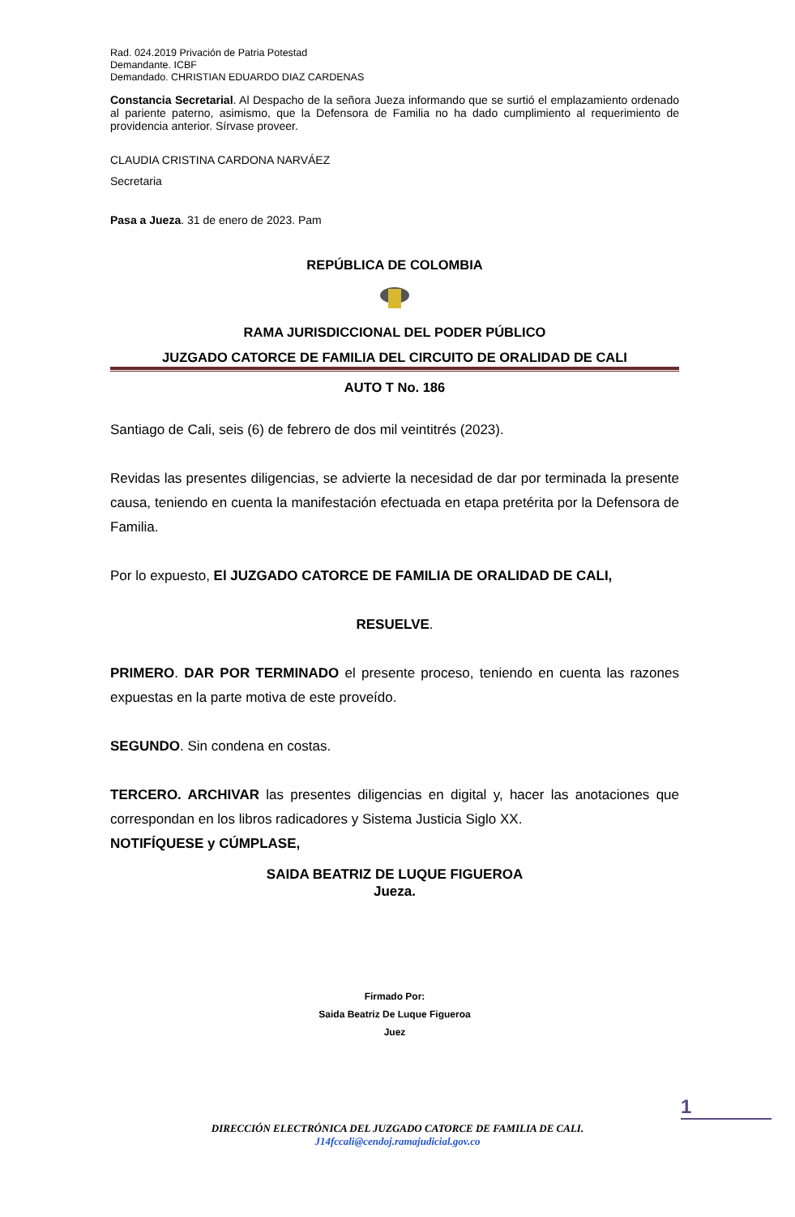Rad. 024.2019 Privación de Patria Potestad
Demandante. ICBF
Demandado. CHRISTIAN EDUARDO DIAZ CARDENAS
Constancia Secretarial. Al Despacho de la señora Jueza informando que se surtió el emplazamiento ordenado al pariente paterno, asimismo, que la Defensora de Familia no ha dado cumplimiento al requerimiento de providencia anterior. Sírvase proveer.
CLAUDIA CRISTINA CARDONA NARVÁEZ
Secretaria
Pasa a Jueza. 31 de enero de 2023. Pam
REPÚBLICA DE COLOMBIA
RAMA JURISDICCIONAL DEL PODER PÚBLICO
JUZGADO CATORCE DE FAMILIA DEL CIRCUITO DE ORALIDAD DE CALI
AUTO T No. 186
Santiago de Cali, seis (6) de febrero de dos mil veintitrés (2023).
Revidas las presentes diligencias, se advierte la necesidad de dar por terminada la presente causa, teniendo en cuenta la manifestación efectuada en etapa pretérita por la Defensora de Familia.
Por lo expuesto, El JUZGADO CATORCE DE FAMILIA DE ORALIDAD DE CALI,
RESUELVE.
PRIMERO. DAR POR TERMINADO el presente proceso, teniendo en cuenta las razones expuestas en la parte motiva de este proveído.
SEGUNDO. Sin condena en costas.
TERCERO. ARCHIVAR las presentes diligencias en digital y, hacer las anotaciones que correspondan en los libros radicadores y Sistema Justicia Siglo XX.
NOTIFÍQUESE y CÚMPLASE,
SAIDA BEATRIZ DE LUQUE FIGUEROA
Jueza.
Firmado Por:
Saida Beatriz De Luque Figueroa
Juez
1
DIRECCIÓN ELECTRÓNICA DEL JUZGADO CATORCE DE FAMILIA DE CALI.
J14fccali@cendoj.ramajudicial.gov.co